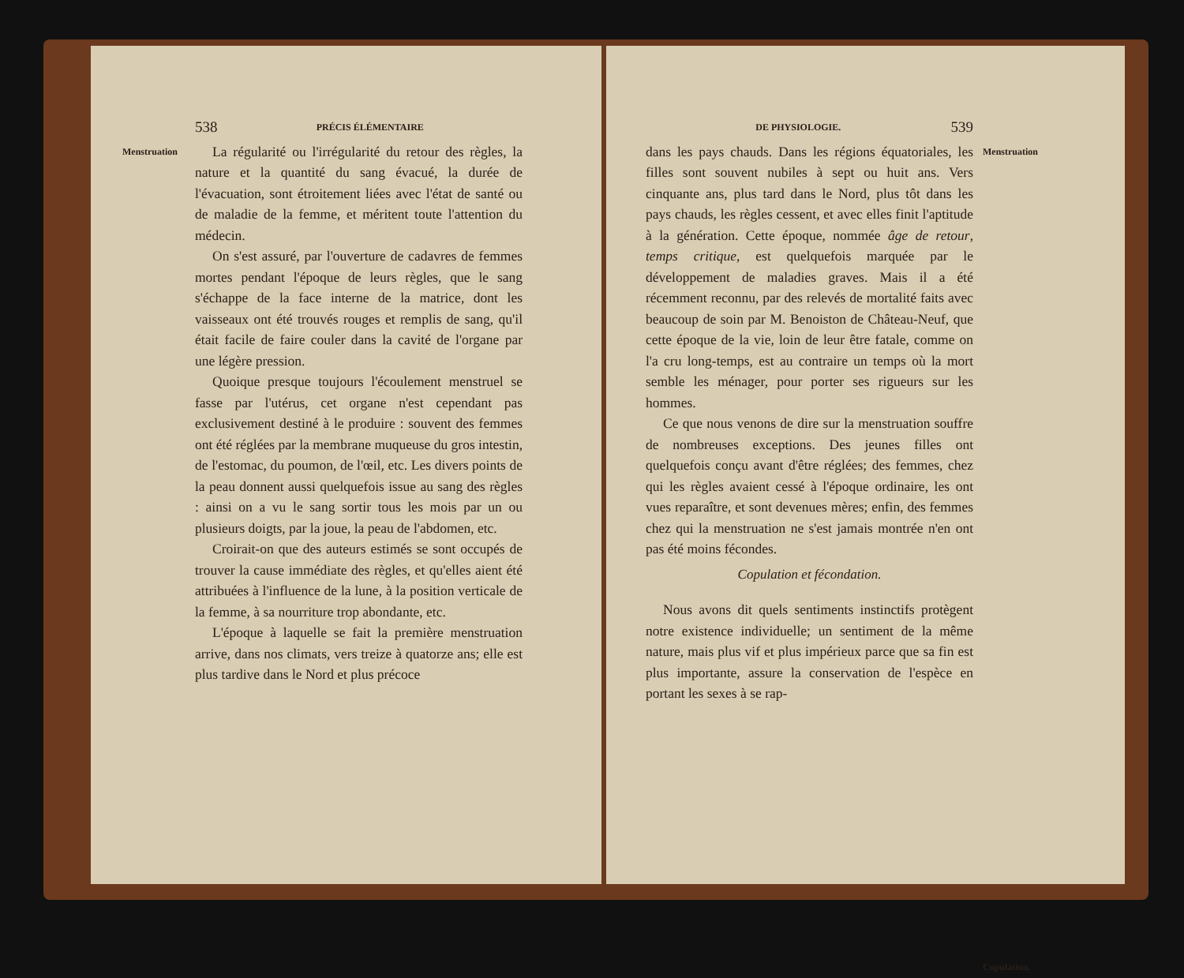538 PRÉCIS ÉLÉMENTAIRE
Menstruation
La régularité ou l'irrégularité du retour des règles, la nature et la quantité du sang évacué, la durée de l'évacuation, sont étroitement liées avec l'état de santé ou de maladie de la femme, et méritent toute l'attention du médecin.
On s'est assuré, par l'ouverture de cadavres de femmes mortes pendant l'époque de leurs règles, que le sang s'échappe de la face interne de la matrice, dont les vaisseaux ont été trouvés rouges et remplis de sang, qu'il était facile de faire couler dans la cavité de l'organe par une légère pression.
Quoique presque toujours l'écoulement menstruel se fasse par l'utérus, cet organe n'est cependant pas exclusivement destiné à le produire : souvent des femmes ont été réglées par la membrane muqueuse du gros intestin, de l'estomac, du poumon, de l'œil, etc. Les divers points de la peau donnent aussi quelquefois issue au sang des règles : ainsi on a vu le sang sortir tous les mois par un ou plusieurs doigts, par la joue, la peau de l'abdomen, etc.
Croirait-on que des auteurs estimés se sont occupés de trouver la cause immédiate des règles, et qu'elles aient été attribuées à l'influence de la lune, à la position verticale de la femme, à sa nourriture trop abondante, etc.
L'époque à laquelle se fait la première menstruation arrive, dans nos climats, vers treize à quatorze ans; elle est plus tardive dans le Nord et plus précoce
DE PHYSIOLOGIE. 539
dans les pays chauds. Dans les régions équatoriales, les filles sont souvent nubiles à sept ou huit ans. Vers cinquante ans, plus tard dans le Nord, plus tôt dans les pays chauds, les règles cessent, et avec elles finit l'aptitude à la génération. Cette époque, nommée âge de retour, temps critique, est quelquefois marquée par le développement de maladies graves. Mais il a été récemment reconnu, par des relevés de mortalité faits avec beaucoup de soin par M. Benoiston de Château-Neuf, que cette époque de la vie, loin de leur être fatale, comme on l'a cru long-temps, est au contraire un temps où la mort semble les ménager, pour porter ses rigueurs sur les hommes.
Ce que nous venons de dire sur la menstruation souffre de nombreuses exceptions. Des jeunes filles ont quelquefois conçu avant d'être réglées; des femmes, chez qui les règles avaient cessé à l'époque ordinaire, les ont vues reparaître, et sont devenues mères; enfin, des femmes chez qui la menstruation ne s'est jamais montrée n'en ont pas été moins fécondes.
Copulation et fécondation.
Nous avons dit quels sentiments instinctifs protègent notre existence individuelle; un sentiment de la même nature, mais plus vif et plus impérieux parce que sa fin est plus importante, assure la conservation de l'espèce en portant les sexes à se rap-
Menstruation
Copulation.